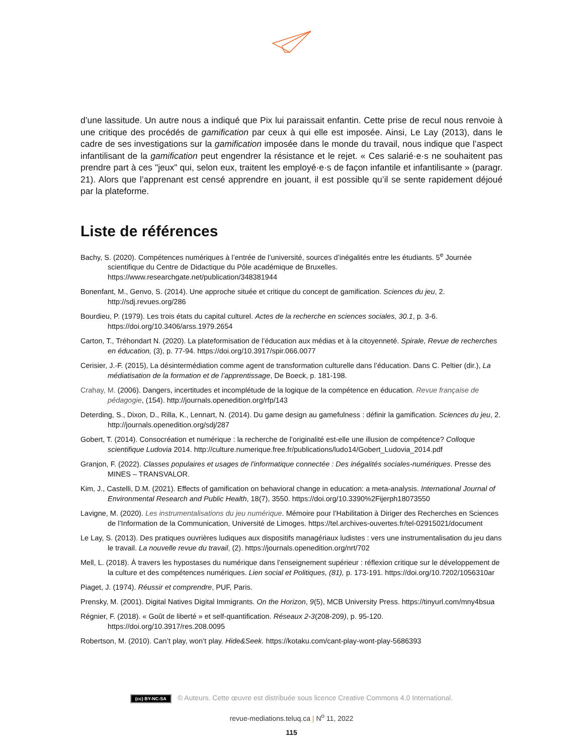d’une lassitude. Un autre nous a indiqué que Pix lui paraissait enfantin. Cette prise de recul nous renvoie à une critique des procédés de gamification par ceux à qui elle est imposée. Ainsi, Le Lay (2013), dans le cadre de ses investigations sur la gamification imposée dans le monde du travail, nous indique que l’aspect infantilisant de la gamification peut engendrer la résistance et le rejet. « Ces salarié·e·s ne souhaitent pas prendre part à ces "jeux" qui, selon eux, traitent les employé·e·s de façon infantile et infantilisante » (paragr. 21). Alors que l’apprenant est censé apprendre en jouant, il est possible qu’il se sente rapidement déjoué par la plateforme.
Liste de références
Bachy, S. (2020). Compétences numériques à l’entrée de l’université, sources d’inégalités entre les étudiants. 5<sup>e</sup> Journée scientifique du Centre de Didactique du Pôle académique de Bruxelles. https://www.researchgate.net/publication/348381944
Bonenfant, M., Genvo, S. (2014). Une approche située et critique du concept de gamification. Sciences du jeu, 2. http://sdj.revues.org/286
Bourdieu, P. (1979). Les trois états du capital culturel. Actes de la recherche en sciences sociales, 30.1, p. 3-6. https://doi.org/10.3406/arss.1979.2654
Carton, T., Tréhondart N. (2020). La plateformisation de l’éducation aux médias et à la citoyenneté. Spirale, Revue de recherches en éducation, (3), p. 77-94. https://doi.org/10.3917/spir.066.0077
Cerisier, J.-F. (2015), La désintermédiation comme agent de transformation culturelle dans l’éducation. Dans C. Peltier (dir.), La médiatisation de la formation et de l’apprentissage, De Boeck, p. 181-198.
Crahay, M. (2006). Dangers, incertitudes et incomplétude de la logique de la compétence en éducation. Revue française de pédagogie, (154). http://journals.openedition.org/rfp/143
Deterding, S., Dixon, D., Rilla, K., Lennart, N. (2014). Du game design au gamefulness : définir la gamification. Sciences du jeu, 2. http://journals.openedition.org/sdj/287
Gobert, T. (2014). Consocréation et numérique : la recherche de l’originalité est-elle une illusion de compétence? Colloque scientifique Ludovia 2014. http://culture.numerique.free.fr/publications/ludo14/Gobert_Ludovia_2014.pdf
Granjon, F. (2022). Classes populaires et usages de l'informatique connectée : Des inégalités sociales-numériques. Presse des MINES – TRANSVALOR.
Kim, J., Castelli, D.M. (2021). Effects of gamification on behavioral change in education: a meta-analysis. International Journal of Environmental Research and Public Health, 18(7), 3550. https://doi.org/10.3390%2Fijerph18073550
Lavigne, M. (2020). Les instrumentalisations du jeu numérique. Mémoire pour l’Habilitation à Diriger des Recherches en Sciences de l’Information de la Communication, Université de Limoges. https://tel.archives-ouvertes.fr/tel-02915021/document
Le Lay, S. (2013). Des pratiques ouvrières ludiques aux dispositifs managériaux ludistes : vers une instrumentalisation du jeu dans le travail. La nouvelle revue du travail, (2). https://journals.openedition.org/nrt/702
Mell, L. (2018). À travers les hypostases du numérique dans l’enseignement supérieur : réflexion critique sur le développement de la culture et des compétences numériques. Lien social et Politiques, (81), p. 173-191. https://doi.org/10.7202/1056310ar
Piaget, J. (1974). Réussir et comprendre, PUF, Paris.
Prensky, M. (2001). Digital Natives Digital Immigrants. On the Horizon, 9(5), MCB University Press. https://tinyurl.com/mny4bsua
Régnier, F. (2018). « Goût de liberté » et self-quantification. Réseaux 2-3(208-209), p. 95-120. https://doi.org/10.3917/res.208.0095
Robertson, M. (2010). Can’t play, won’t play. Hide&Seek. https://kotaku.com/cant-play-wont-play-5686393
(cc) BY-NC-SA © Auteurs. Cette œuvre est distribuée sous licence Creative Commons 4.0 International.
revue-mediations.teluq.ca | N<sup>o</sup> 11, 2022
115